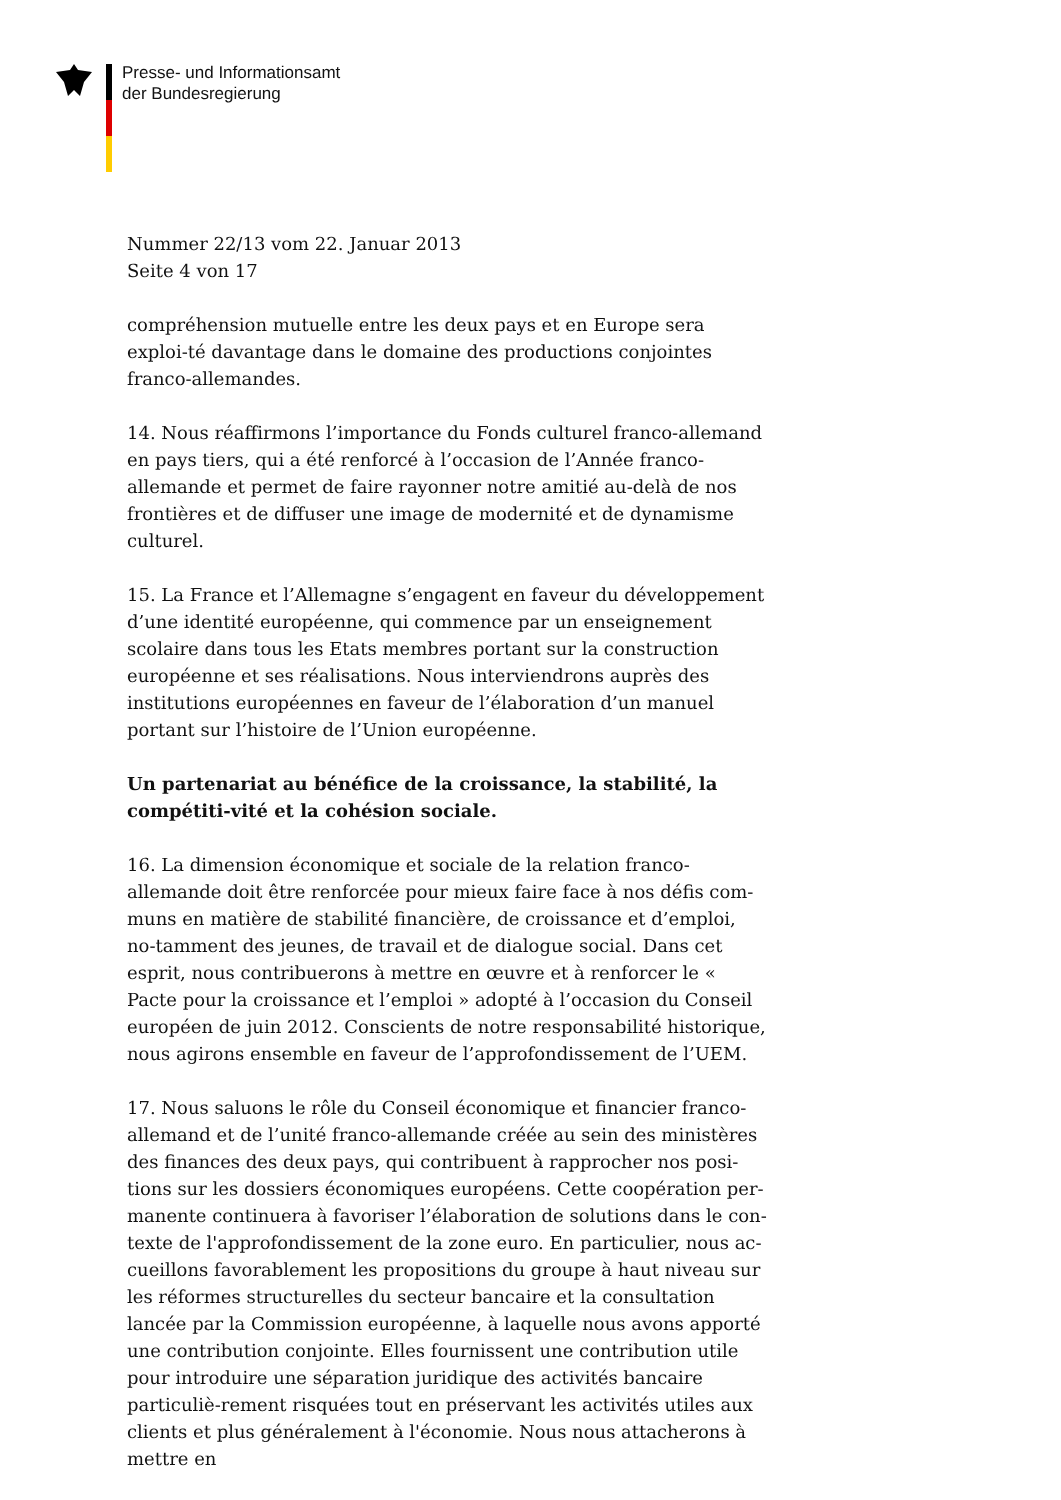Presse- und Informationsamt
der Bundesregierung
Nummer 22/13 vom 22. Januar 2013
Seite 4 von 17
compréhension mutuelle entre les deux pays et en Europe sera exploi-té davantage dans le domaine des productions conjointes franco-allemandes.
14. Nous réaffirmons l’importance du Fonds culturel franco-allemand en pays tiers, qui a été renforcé à l’occasion de l’Année franco-allemande et permet de faire rayonner notre amitié au-delà de nos frontières et de diffuser une image de modernité et de dynamisme culturel.
15. La France et l’Allemagne s’engagent en faveur du développement d’une identité européenne, qui commence par un enseignement scolaire dans tous les Etats membres portant sur la construction européenne et ses réalisations. Nous interviendrons auprès des institutions européennes en faveur de l’élaboration d’un manuel portant sur l’histoire de l’Union européenne.
Un partenariat au bénéfice de la croissance, la stabilité, la compétiti-vité et la cohésion sociale.
16. La dimension économique et sociale de la relation franco-allemande doit être renforcée pour mieux faire face à nos défis com-muns en matière de stabilité financière, de croissance et d’emploi, no-tamment des jeunes, de travail et de dialogue social. Dans cet esprit, nous contribuerons à mettre en œuvre et à renforcer le « Pacte pour la croissance et l’emploi » adopté à l’occasion du Conseil européen de juin 2012. Conscients de notre responsabilité historique, nous agirons ensemble en faveur de l’approfondissement de l’UEM.
17. Nous saluons le rôle du Conseil économique et financier franco-allemand et de l’unité franco-allemande créée au sein des ministères des finances des deux pays, qui contribuent à rapprocher nos posi-tions sur les dossiers économiques européens. Cette coopération per-manente continuera à favoriser l’élaboration de solutions dans le con-texte de l'approfondissement de la zone euro. En particulier, nous ac-cueillons favorablement les propositions du groupe à haut niveau sur les réformes structurelles du secteur bancaire et la consultation lancée par la Commission européenne, à laquelle nous avons apporté une contribution conjointe. Elles fournissent une contribution utile pour introduire une séparation juridique des activités bancaire particuliè-rement risquées tout en préservant les activités utiles aux clients et plus généralement à l'économie. Nous nous attacherons à mettre en